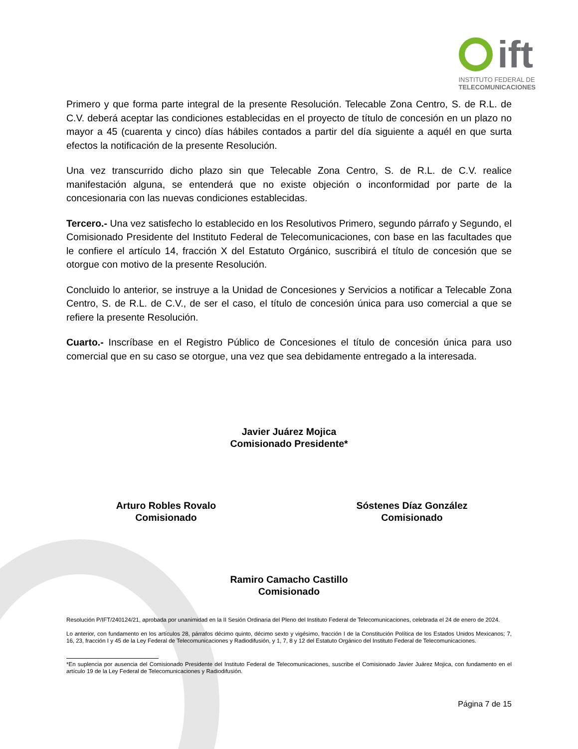ift
INSTITUTO FEDERAL DE
TELECOMUNICACIONES
Primero y que forma parte integral de la presente Resolución. Telecable Zona Centro, S. de R.L. de C.V. deberá aceptar las condiciones establecidas en el proyecto de título de concesión en un plazo no mayor a 45 (cuarenta y cinco) días hábiles contados a partir del día siguiente a aquél en que surta efectos la notificación de la presente Resolución.
Una vez transcurrido dicho plazo sin que Telecable Zona Centro, S. de R.L. de C.V. realice manifestación alguna, se entenderá que no existe objeción o inconformidad por parte de la concesionaria con las nuevas condiciones establecidas.
Tercero.- Una vez satisfecho lo establecido en los Resolutivos Primero, segundo párrafo y Segundo, el Comisionado Presidente del Instituto Federal de Telecomunicaciones, con base en las facultades que le confiere el artículo 14, fracción X del Estatuto Orgánico, suscribirá el título de concesión que se otorgue con motivo de la presente Resolución.
Concluido lo anterior, se instruye a la Unidad de Concesiones y Servicios a notificar a Telecable Zona Centro, S. de R.L. de C.V., de ser el caso, el título de concesión única para uso comercial a que se refiere la presente Resolución.
Cuarto.- Inscríbase en el Registro Público de Concesiones el título de concesión única para uso comercial que en su caso se otorgue, una vez que sea debidamente entregado a la interesada.
Javier Juárez Mojica
Comisionado Presidente*
Arturo Robles Rovalo
Comisionado
Sóstenes Díaz González
Comisionado
Ramiro Camacho Castillo
Comisionado
Resolución P/IFT/240124/21, aprobada por unanimidad en la II Sesión Ordinaria del Pleno del Instituto Federal de Telecomunicaciones, celebrada el 24 de enero de 2024.
Lo anterior, con fundamento en los artículos 28, párrafos décimo quinto, décimo sexto y vigésimo, fracción I de la Constitución Política de los Estados Unidos Mexicanos; 7, 16, 23, fracción I y 45 de la Ley Federal de Telecomunicaciones y Radiodifusión, y 1, 7, 8 y 12 del Estatuto Orgánico del Instituto Federal de Telecomunicaciones.
*En suplencia por ausencia del Comisionado Presidente del Instituto Federal de Telecomunicaciones, suscribe el Comisionado Javier Juárez Mojica, con fundamento en el artículo 19 de la Ley Federal de Telecomunicaciones y Radiodifusión.
Página 7 de 15